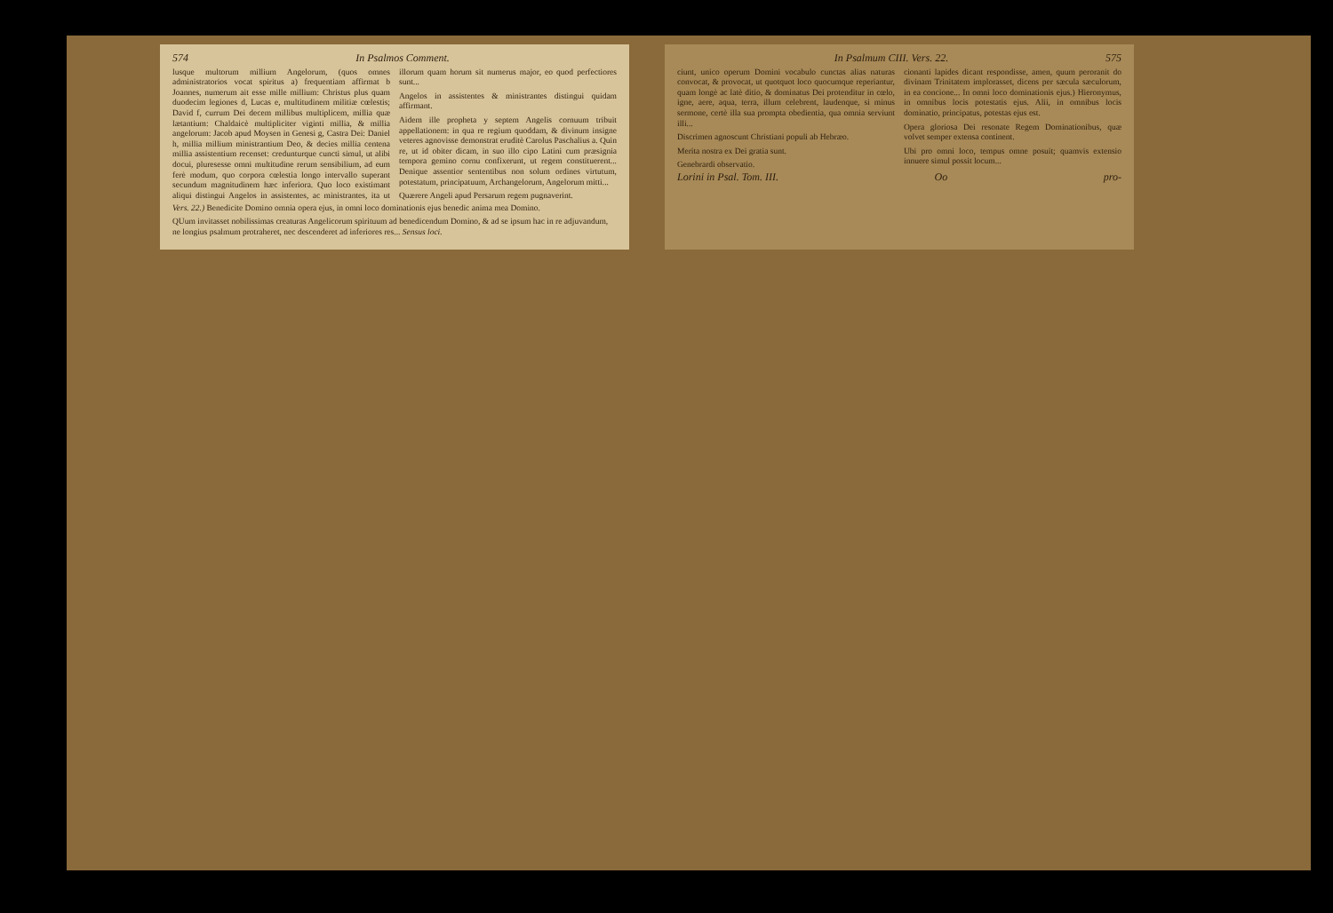574 In Psalmos Comment.
lusque multorum millium Angelorum, (quos omnes administratorios vocat spiritus a) frequentiam affirmat b Joannes, numerum ait esse mille millium: Christus plus quam duodecim legiones d, Lucas e, multitudinem militiæ cœlestis; David f, currum Dei decem millibus multiplicem, millia quæ lætantium: Chaldaicè multipliciter viginti millia, & millia angelorum: Jacob apud Moysen in Genesi g, Castra Dei: Daniel h, millia millium ministrantium Deo, & decies millia centena millia assistentium recenset: credunturque cuncti simul, ut alibi docui, pluresesse omni multitudine rerum sensibilium, ad eum ferè modum, quo corpora cœlestia longo intervallo superant secundum magnitudinem hæc inferiora. Quo loco existimant aliqui distingui Angelos in assistentes, ac ministrantes, ita ut illorum quam horum sit numerus major, eo quod perfectiores sunt...
Angelos in assistentes & ministrantes distingui quidam affirmant.
Aidem ille propheta y septem Angelis cornuum tribuit appellationem: in qua re regium quoddam, & divinum insigne veteres agnovisse demonstrat eruditè Carolus Paschalius a. Quin re, ut id obiter dicam, in suo illo cipo Latini cum præsignia tempora gemino cornu confixerunt, ut regem constituerent... Denique assentior sententibus non solum ordines virtutum, potestatum, principatuum, Archangelorum, Angelorum mitti...
Quærere Angeli apud Persarum regem pugnaverint.
Vers. 22.) Benedicite Domino omnia opera ejus, in omni loco dominationis ejus benedic anima mea Domino.
QUum invitasset nobilissimas creaturas Angelicorum spirituum ad benedicendum Domino, & ad se ipsum hac in re adjuvandum, ne longius psalmum protraheret, nec descenderet ad inferiores res... Sensus loci.
In Psalmum CIII. Vers. 22. 575
ciunt, unico operum Domini vocabulo cunctas alias naturas convocat, & provocat, ut quotquot loco quocumque reperiantur, quam longè ac latè ditio, & dominatus Dei protenditur in cœlo, igne, aere, aqua, terra, illum celebrent, laudenque, si minus sermone, certè illa sua prompta obedientia, qua omnia serviunt illi...
Discrimen agnoscunt Christiani populi ab Hebræo.
Merita nostra ex Dei gratia sunt.
Genebrardi observatio.
cionanti lapides dicant respondisse, amen, quum peroranit do divinam Trinitatem implorasset, dicens per sæcula sæculorum, in ea concione... In omni loco dominationis ejus.) Hieronymus, in omnibus locis potestatis ejus. Alii, in omnibus locis dominatio, principatus, potestas ejus est.
Opera gloriosa Dei resonate Regem Dominationibus, quæ volvet semper extensa continent.
Ubi pro omni loco, tempus omne posuit; quamvis extensio innuere simul possit locum...
Lorini in Psal. Tom. III. Oo pro-